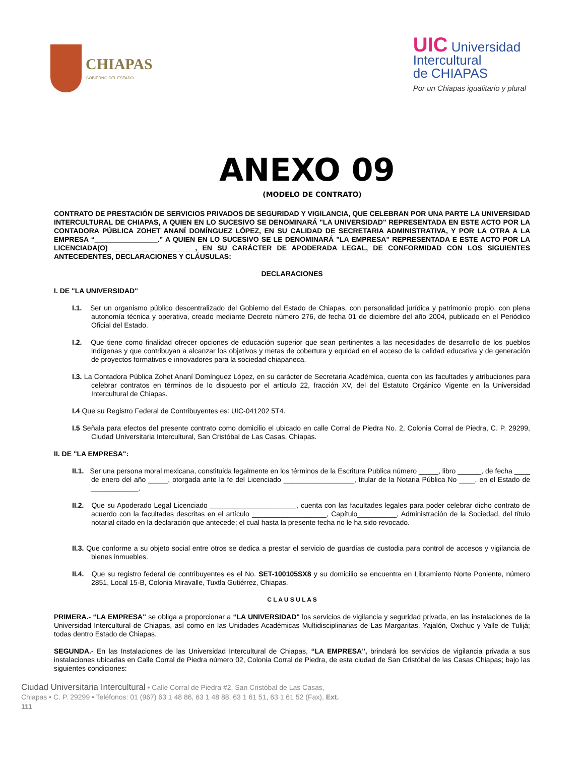CHIAPAS
GOBIERNO DEL ESTADO
UIC Universidad
Intercultural
de CHIAPAS
Por un Chiapas igualitario y plural
ANEXO 09
(MODELO DE CONTRATO)
CONTRATO DE PRESTACIÓN DE SERVICIOS PRIVADOS DE SEGURIDAD Y VIGILANCIA, QUE CELEBRAN POR UNA PARTE LA UNIVERSIDAD INTERCULTURAL DE CHIAPAS, A QUIEN EN LO SUCESIVO SE DENOMINARÁ "LA UNIVERSIDAD" REPRESENTADA EN ESTE ACTO POR LA CONTADORA PÚBLICA ZOHET ANANÍ DOMÍNGUEZ LÓPEZ, EN SU CALIDAD DE SECRETARIA ADMINISTRATIVA, Y POR LA OTRA A LA EMPRESA “________________.” A QUIEN EN LO SUCESIVO SE LE DENOMINARÁ "LA EMPRESA" REPRESENTADA E ESTE ACTO POR LA LICENCIADA(O) _____________________, EN SU CARÁCTER DE APODERADA LEGAL, DE CONFORMIDAD CON LOS SIGUIENTES ANTECEDENTES, DECLARACIONES Y CLÁUSULAS:
DECLARACIONES
I. DE "LA UNIVERSIDAD"
I.1. Ser un organismo público descentralizado del Gobierno del Estado de Chiapas, con personalidad jurídica y patrimonio propio, con plena autonomía técnica y operativa, creado mediante Decreto número 276, de fecha 01 de diciembre del año 2004, publicado en el Periódico Oficial del Estado.
I.2. Que tiene como finalidad ofrecer opciones de educación superior que sean pertinentes a las necesidades de desarrollo de los pueblos indígenas y que contribuyan a alcanzar los objetivos y metas de cobertura y equidad en el acceso de la calidad educativa y de generación de proyectos formativos e innovadores para la sociedad chiapaneca.
I.3. La Contadora Pública Zohet Ananí Domínguez López, en su carácter de Secretaria Académica, cuenta con las facultades y atribuciones para celebrar contratos en términos de lo dispuesto por el artículo 22, fracción XV, del del Estatuto Orgánico Vigente en la Universidad Intercultural de Chiapas.
I.4 Que su Registro Federal de Contribuyentes es: UIC-041202 5T4.
I.5 Señala para efectos del presente contrato como domicilio el ubicado en calle Corral de Piedra No. 2, Colonia Corral de Piedra, C. P. 29299, Ciudad Universitaria Intercultural, San Cristóbal de Las Casas, Chiapas.
II. DE "LA EMPRESA":
II.1. Ser una persona moral mexicana, constituida legalmente en los términos de la Escritura Publica número _____, libro ______, de fecha ____ de enero del año _____, otorgada ante la fe del Licenciado __________________, titular de la Notaria Pública No ____, en el Estado de ____________.
II.2. Que su Apoderado Legal Licenciado ______________________, cuenta con las facultades legales para poder celebrar dicho contrato de acuerdo con la facultades descritas en el artículo ___________________, Capítulo__________, Administración de la Sociedad, del título notarial citado en la declaración que antecede; el cual hasta la presente fecha no le ha sido revocado.
II.3. Que conforme a su objeto social entre otros se dedica a prestar el servicio de guardias de custodia para control de accesos y vigilancia de bienes inmuebles.
II.4. Que su registro federal de contribuyentes es el No. SET-100105SX8 y su domicilio se encuentra en Libramiento Norte Poniente, número 2851, Local 15-B, Colonia Miravalle, Tuxtla Gutiérrez, Chiapas.
C L A U S U L A S
PRIMERA.- “LA EMPRESA" se obliga a proporcionar a “LA UNIVERSIDAD" los servicios de vigilancia y seguridad privada, en las instalaciones de la Universidad Intercultural de Chiapas, así como en las Unidades Académicas Multidisciplinarias de Las Margaritas, Yajalón, Oxchuc y Valle de Tulijá; todas dentro Estado de Chiapas.
SEGUNDA.- En las Instalaciones de las Universidad Intercultural de Chiapas, “LA EMPRESA", brindará los servicios de vigilancia privada a sus instalaciones ubicadas en Calle Corral de Piedra número 02, Colonia Corral de Piedra, de esta ciudad de San Cristóbal de las Casas Chiapas; bajo las siguientes condiciones:
Ciudad Universitaria Intercultural • Calle Corral de Piedra #2, San Cristóbal de Las Casas, Chiapas • C. P. 29299 • Teléfonos: 01 (967) 63 1 48 86, 63 1 48 88, 63 1 61 51, 63 1 61 52 (Fax), Ext. 111